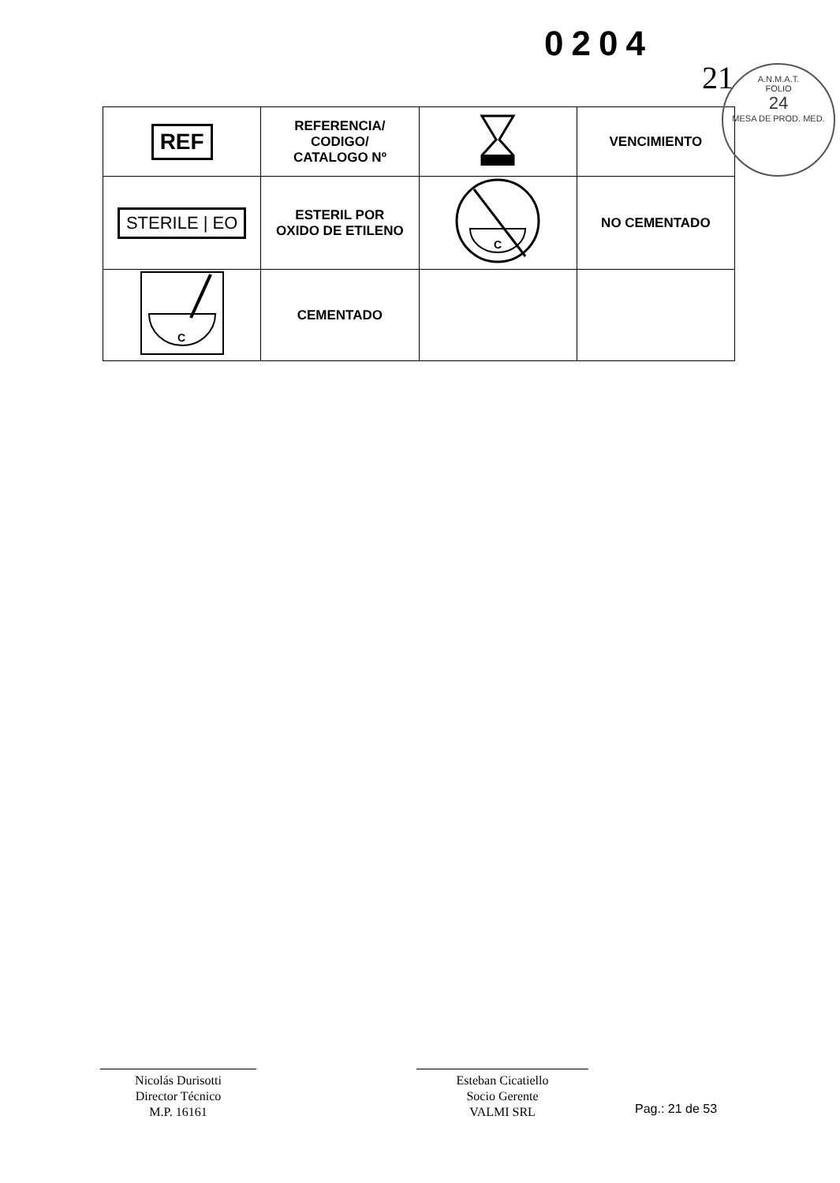0204
21
A.N.M.A.T.
FOLIO
24
MESA DE PROD. MED.
| REF | REFERENCIA/ CODIGO/ CATALOGO Nº | | VENCIMIENTO |
| STERILE / EO | ESTERIL POR OXIDO DE ETILENO | C | NO CEMENTADO |
| C | CEMENTADO | | |
Nicolás Durisotti
Director Técnico
M.P. 16161
Esteban Cicatiello
Socio Gerente
VALMI SRL
Pag.: 21 de 53